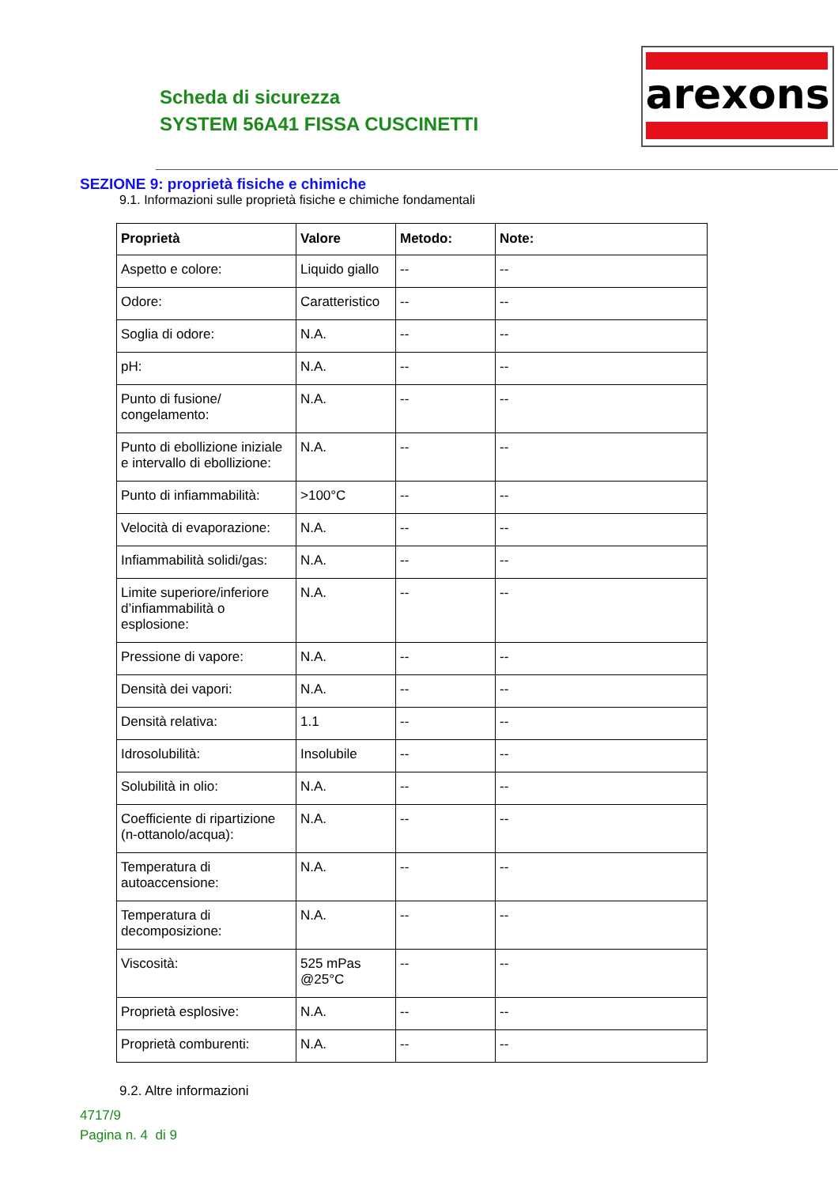Scheda di sicurezza
SYSTEM 56A41 FISSA CUSCINETTI
arexons
SEZIONE 9: proprietà fisiche e chimiche
9.1. Informazioni sulle proprietà fisiche e chimiche fondamentali
| Proprietà | Valore | Metodo: | Note: |
| --- | --- | --- | --- |
| Aspetto e colore: | Liquido giallo | -- | -- |
| Odore: | Caratteristico | -- | -- |
| Soglia di odore: | N.A. | -- | -- |
| pH: | N.A. | -- | -- |
| Punto di fusione/ congelamento: | N.A. | -- | -- |
| Punto di ebollizione iniziale e intervallo di ebollizione: | N.A. | -- | -- |
| Punto di infiammabilità: | >100°C | -- | -- |
| Velocità di evaporazione: | N.A. | -- | -- |
| Infiammabilità solidi/gas: | N.A. | -- | -- |
| Limite superiore/inferiore d’infiammabilità o esplosione: | N.A. | -- | -- |
| Pressione di vapore: | N.A. | -- | -- |
| Densità dei vapori: | N.A. | -- | -- |
| Densità relativa: | 1.1 | -- | -- |
| Idrosolubilità: | Insolubile | -- | -- |
| Solubilità in olio: | N.A. | -- | -- |
| Coefficiente di ripartizione (n-ottanolo/acqua): | N.A. | -- | -- |
| Temperatura di autoaccensione: | N.A. | -- | -- |
| Temperatura di decomposizione: | N.A. | -- | -- |
| Viscosità: | 525 mPas @25°C | -- | -- |
| Proprietà esplosive: | N.A. | -- | -- |
| Proprietà comburenti: | N.A. | -- | -- |
9.2. Altre informazioni
4717/9
Pagina n. 4 di 9